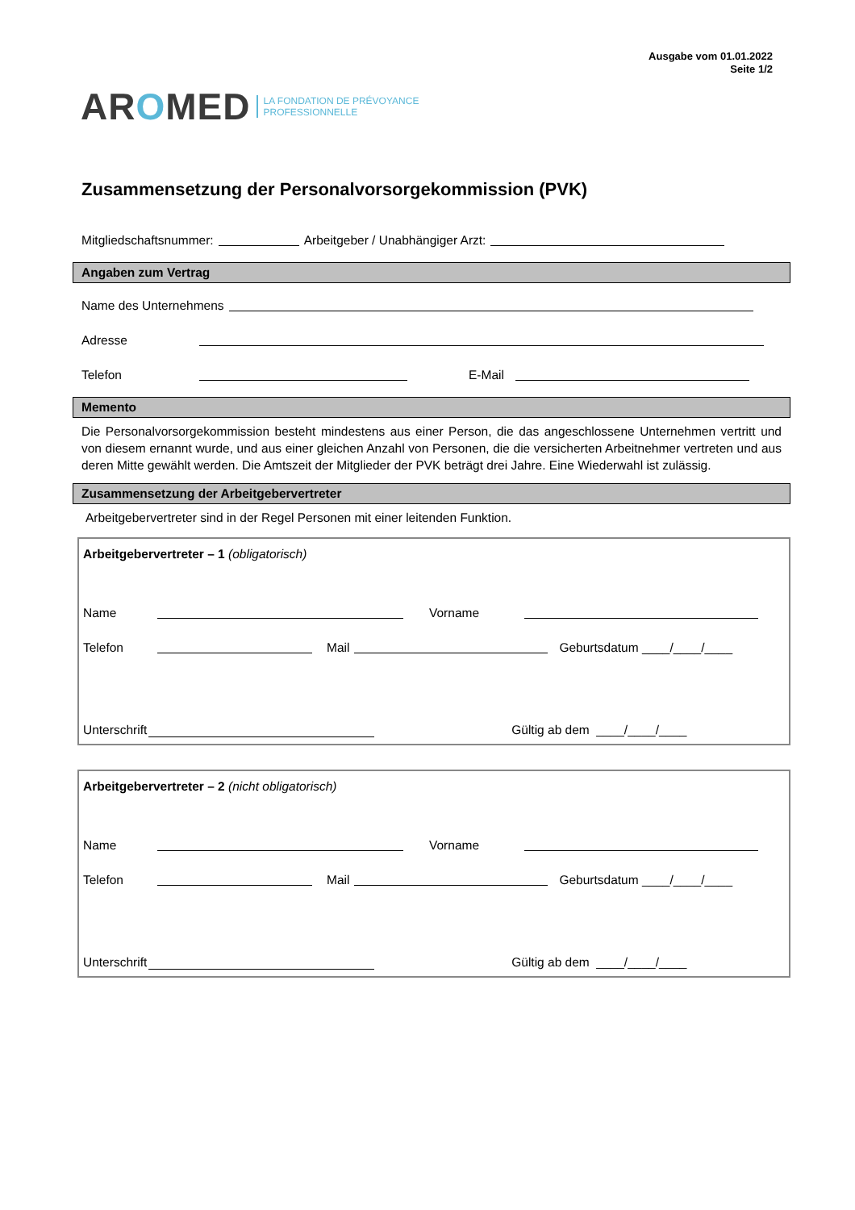Ausgabe vom 01.01.2022
Seite 1/2
AROMED
LA FONDATION DE PRÉVOYANCE
PROFESSIONNELLE
Zusammensetzung der Personalvorsorgekommission (PVK)
Mitgliedschaftsnummer: Arbeitgeber / Unabhängiger Arzt:
Angaben zum Vertrag
Name des Unternehmens
Adresse
Telefon E-Mail
Memento
Die Personalvorsorgekommission besteht mindestens aus einer Person, die das angeschlossene Unternehmen vertritt und von diesem ernannt wurde, und aus einer gleichen Anzahl von Personen, die die versicherten Arbeitnehmer vertreten und aus deren Mitte gewählt werden. Die Amtszeit der Mitglieder der PVK beträgt drei Jahre. Eine Wiederwahl ist zulässig.
Zusammensetzung der Arbeitgebervertreter
Arbeitgebervertreter sind in der Regel Personen mit einer leitenden Funktion.
Arbeitgebervertreter – 1 (obligatorisch)
Name Vorname
Telefon Mail Geburtsdatum ____/____/____
Unterschrift Gültig ab dem ____/____/____
Arbeitgebervertreter – 2 (nicht obligatorisch)
Name Vorname
Telefon Mail Geburtsdatum ____/____/____
Unterschrift Gültig ab dem ____/____/____